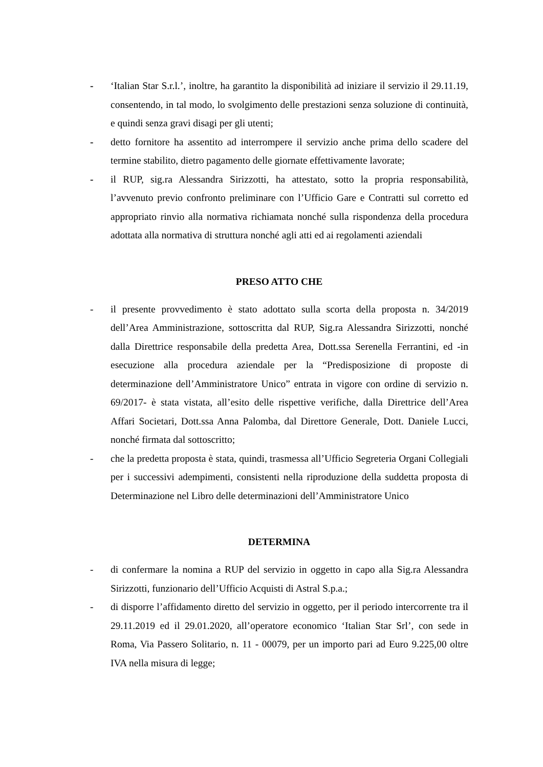- ‘Italian Star S.r.l.’, inoltre, ha garantito la disponibilità ad iniziare il servizio il 29.11.19, consentendo, in tal modo, lo svolgimento delle prestazioni senza soluzione di continuità, e quindi senza gravi disagi per gli utenti;
- detto fornitore ha assentito ad interrompere il servizio anche prima dello scadere del termine stabilito, dietro pagamento delle giornate effettivamente lavorate;
- il RUP, sig.ra Alessandra Sirizzotti, ha attestato, sotto la propria responsabilità, l’avvenuto previo confronto preliminare con l’Ufficio Gare e Contratti sul corretto ed appropriato rinvio alla normativa richiamata nonché sulla rispondenza della procedura adottata alla normativa di struttura nonché agli atti ed ai regolamenti aziendali
PRESO ATTO CHE
- il presente provvedimento è stato adottato sulla scorta della proposta n. 34/2019 dell’Area Amministrazione, sottoscritta dal RUP, Sig.ra Alessandra Sirizzotti, nonché dalla Direttrice responsabile della predetta Area, Dott.ssa Serenella Ferrantini, ed -in esecuzione alla procedura aziendale per la “Predisposizione di proposte di determinazione dell’Amministratore Unico” entrata in vigore con ordine di servizio n. 69/2017- è stata vistata, all’esito delle rispettive verifiche, dalla Direttrice dell’Area Affari Societari, Dott.ssa Anna Palomba, dal Direttore Generale, Dott. Daniele Lucci, nonché firmata dal sottoscritto;
- che la predetta proposta è stata, quindi, trasmessa all’Ufficio Segreteria Organi Collegiali per i successivi adempimenti, consistenti nella riproduzione della suddetta proposta di Determinazione nel Libro delle determinazioni dell’Amministratore Unico
DETERMINA
- di confermare la nomina a RUP del servizio in oggetto in capo alla Sig.ra Alessandra Sirizzotti, funzionario dell’Ufficio Acquisti di Astral S.p.a.;
- di disporre l’affidamento diretto del servizio in oggetto, per il periodo intercorrente tra il 29.11.2019 ed il 29.01.2020, all’operatore economico ‘Italian Star Srl’, con sede in Roma, Via Passero Solitario, n. 11 - 00079, per un importo pari ad Euro 9.225,00 oltre IVA nella misura di legge;